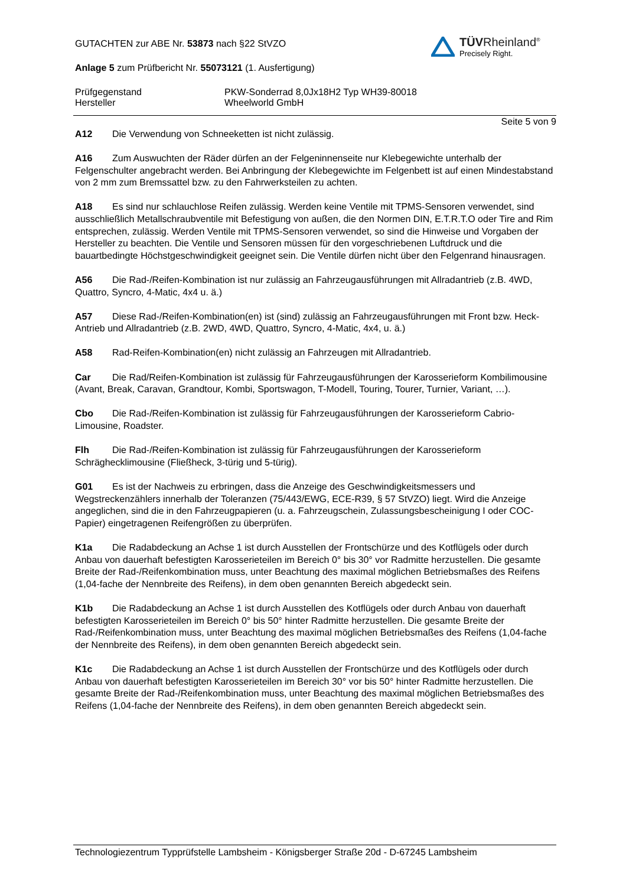TÜVRheinland<sup>®</sup>
Precisely Right.
GUTACHTEN zur ABE Nr. 53873 nach §22 StVZO
Anlage 5 zum Prüfbericht Nr. 55073121 (1. Ausfertigung)
Prüfgegenstand
Hersteller
PKW-Sonderrad 8,0Jx18H2 Typ WH39-80018
Wheelworld GmbH
Seite 5 von 9
A12 Die Verwendung von Schneeketten ist nicht zulässig.
A16 Zum Auswuchten der Räder dürfen an der Felgeninnenseite nur Klebegewichte unterhalb der Felgenschulter angebracht werden. Bei Anbringung der Klebegewichte im Felgenbett ist auf einen Mindestabstand von 2 mm zum Bremssattel bzw. zu den Fahrwerksteilen zu achten.
A18 Es sind nur schlauchlose Reifen zulässig. Werden keine Ventile mit TPMS-Sensoren verwendet, sind ausschließlich Metallschraubventile mit Befestigung von außen, die den Normen DIN, E.T.R.T.O oder Tire and Rim entsprechen, zulässig. Werden Ventile mit TPMS-Sensoren verwendet, so sind die Hinweise und Vorgaben der Hersteller zu beachten. Die Ventile und Sensoren müssen für den vorgeschriebenen Luftdruck und die bauartbedingte Höchstgeschwindigkeit geeignet sein. Die Ventile dürfen nicht über den Felgenrand hinausragen.
A56 Die Rad-/Reifen-Kombination ist nur zulässig an Fahrzeugausführungen mit Allradantrieb (z.B. 4WD, Quattro, Syncro, 4-Matic, 4x4 u. ä.)
A57 Diese Rad-/Reifen-Kombination(en) ist (sind) zulässig an Fahrzeugausführungen mit Front bzw. Heck-Antrieb und Allradantrieb (z.B. 2WD, 4WD, Quattro, Syncro, 4-Matic, 4x4, u. ä.)
A58 Rad-Reifen-Kombination(en) nicht zulässig an Fahrzeugen mit Allradantrieb.
Car Die Rad/Reifen-Kombination ist zulässig für Fahrzeugausführungen der Karosserieform Kombilimousine (Avant, Break, Caravan, Grandtour, Kombi, Sportswagon, T-Modell, Touring, Tourer, Turnier, Variant, …).
Cbo Die Rad-/Reifen-Kombination ist zulässig für Fahrzeugausführungen der Karosserieform Cabrio-Limousine, Roadster.
Flh Die Rad-/Reifen-Kombination ist zulässig für Fahrzeugausführungen der Karosserieform Schräghecklimousine (Fließheck, 3-türig und 5-türig).
G01 Es ist der Nachweis zu erbringen, dass die Anzeige des Geschwindigkeitsmessers und Wegstreckenzählers innerhalb der Toleranzen (75/443/EWG, ECE-R39, § 57 StVZO) liegt. Wird die Anzeige angeglichen, sind die in den Fahrzeugpapieren (u. a. Fahrzeugschein, Zulassungsbescheinigung I oder COC-Papier) eingetragenen Reifengrößen zu überprüfen.
K1a Die Radabdeckung an Achse 1 ist durch Ausstellen der Frontschürze und des Kotflügels oder durch Anbau von dauerhaft befestigten Karosserieteilen im Bereich 0° bis 30° vor Radmitte herzustellen. Die gesamte Breite der Rad-/Reifenkombination muss, unter Beachtung des maximal möglichen Betriebsmaßes des Reifens (1,04-fache der Nennbreite des Reifens), in dem oben genannten Bereich abgedeckt sein.
K1b Die Radabdeckung an Achse 1 ist durch Ausstellen des Kotflügels oder durch Anbau von dauerhaft befestigten Karosserieteilen im Bereich 0° bis 50° hinter Radmitte herzustellen. Die gesamte Breite der Rad-/Reifenkombination muss, unter Beachtung des maximal möglichen Betriebsmaßes des Reifens (1,04-fache der Nennbreite des Reifens), in dem oben genannten Bereich abgedeckt sein.
K1c Die Radabdeckung an Achse 1 ist durch Ausstellen der Frontschürze und des Kotflügels oder durch Anbau von dauerhaft befestigten Karosserieteilen im Bereich 30° vor bis 50° hinter Radmitte herzustellen. Die gesamte Breite der Rad-/Reifenkombination muss, unter Beachtung des maximal möglichen Betriebsmaßes des Reifens (1,04-fache der Nennbreite des Reifens), in dem oben genannten Bereich abgedeckt sein.
Technologiezentrum Typprüfstelle Lambsheim - Königsberger Straße 20d - D-67245 Lambsheim